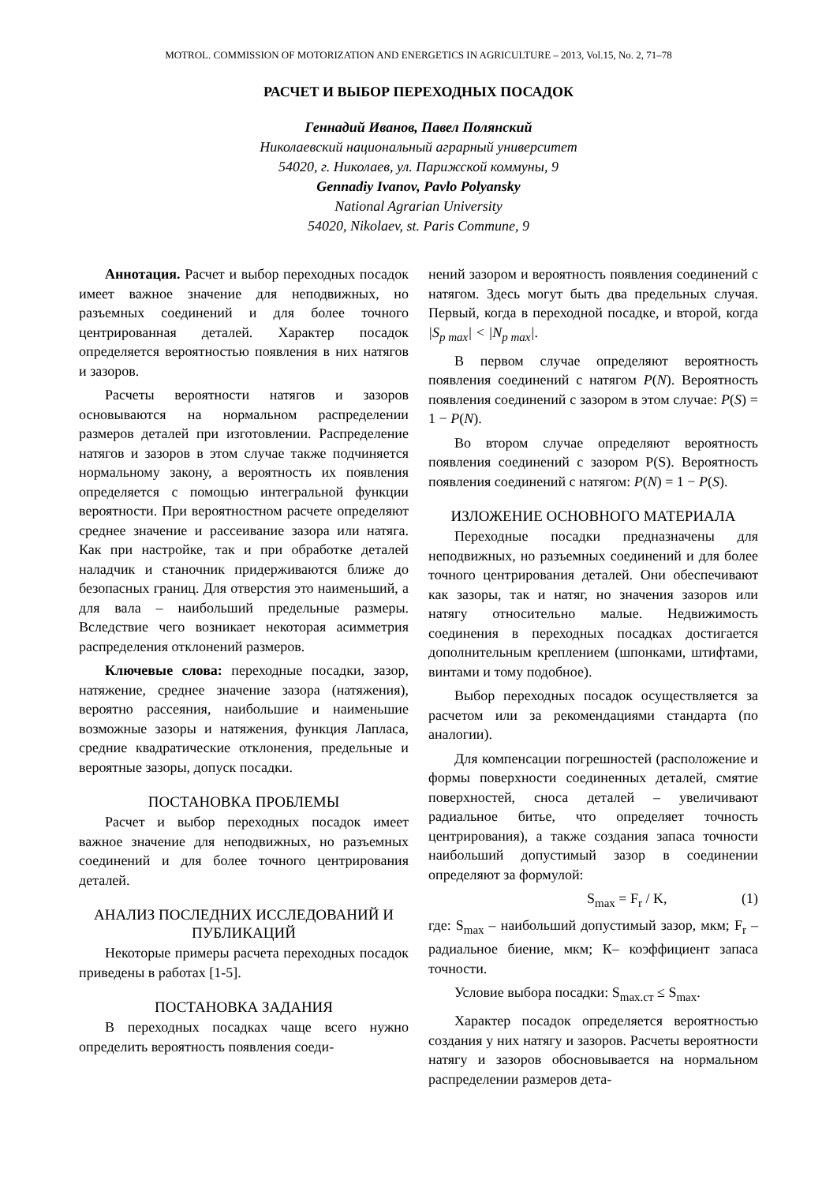MOTROL. COMMISSION OF MOTORIZATION AND ENERGETICS IN AGRICULTURE – 2013, Vol.15, No. 2, 71–78
РАСЧЕТ И ВЫБОР ПЕРЕХОДНЫХ ПОСАДОК
Геннадий Иванов, Павел Полянский
Николаевский национальный аграрный университет
54020, г. Николаев, ул. Парижской коммуны, 9
Gennadiy Ivanov, Pavlo Polyansky
National Agrarian University
54020, Nikolaev, st. Paris Commune, 9
Аннотация. Расчет и выбор переходных посадок имеет важное значение для неподвижных, но разъемных соединений и для более точного центрированная деталей. Характер посадок определяется вероятностью появления в них натягов и зазоров.
Расчеты вероятности натягов и зазоров основываются на нормальном распределении размеров деталей при изготовлении. Распределение натягов и зазоров в этом случае также подчиняется нормальному закону, а вероятность их появления определяется с помощью интегральной функции вероятности. При вероятностном расчете определяют среднее значение и рассеивание зазора или натяга. Как при настройке, так и при обработке деталей наладчик и станочник придерживаются ближе до безопасных границ. Для отверстия это наименьший, а для вала – наибольший предельные размеры. Вследствие чего возникает некоторая асимметрия распределения отклонений размеров.
Ключевые слова: переходные посадки, зазор, натяжение, среднее значение зазора (натяжения), вероятно рассеяния, наибольшие и наименьшие возможные зазоры и натяжения, функция Лапласа, средние квадратические отклонения, предельные и вероятные зазоры, допуск посадки.
ПОСТАНОВКА ПРОБЛЕМЫ
Расчет и выбор переходных посадок имеет важное значение для неподвижных, но разъемных соединений и для более точного центрирования деталей.
АНАЛИЗ ПОСЛЕДНИХ ИССЛЕДОВАНИЙ И ПУБЛИКАЦИЙ
Некоторые примеры расчета переходных посадок приведены в работах [1-5].
ПОСТАНОВКА ЗАДАНИЯ
В переходных посадках чаще всего нужно определить вероятность появления соеди-
нений зазором и вероятность появления соединений с натягом. Здесь могут быть два предельных случая. Первый, когда в переходной посадке, и второй, когда |S<sub>p max</sub>| < |N<sub>p max</sub>|.
В первом случае определяют вероятность появления соединений с натягом P(N). Вероятность появления соединений с зазором в этом случае: P(S) = 1 − P(N).
Во втором случае определяют вероятность появления соединений с зазором P(S). Вероятность появления соединений с натягом: P(N) = 1 − P(S).
ИЗЛОЖЕНИЕ ОСНОВНОГО МАТЕРИАЛА
Переходные посадки предназначены для неподвижных, но разъемных соединений и для более точного центрирования деталей. Они обеспечивают как зазоры, так и натяг, но значения зазоров или натягу относительно малые. Недвижимость соединения в переходных посадках достигается дополнительным креплением (шпонками, штифтами, винтами и тому подобное).
Выбор переходных посадок осуществляется за расчетом или за рекомендациями стандарта (по аналогии).
Для компенсации погрешностей (расположение и формы поверхности соединенных деталей, смятие поверхностей, сноса деталей – увеличивают радиальное битье, что определяет точность центрирования), а также создания запаса точности наибольший допустимый зазор в соединении определяют за формулой:
S<sub>max</sub> = F<sub>r</sub> / K, (1)
где: S<sub>max</sub> – наибольший допустимый зазор, мкм; F<sub>r</sub> – радиальное биение, мкм; К– коэффициент запаса точности.
Условие выбора посадки: S<sub>max.ст</sub> ≤ S<sub>max</sub>.
Характер посадок определяется вероятностью создания у них натягу и зазоров. Расчеты вероятности натягу и зазоров обосновывается на нормальном распределении размеров дета-